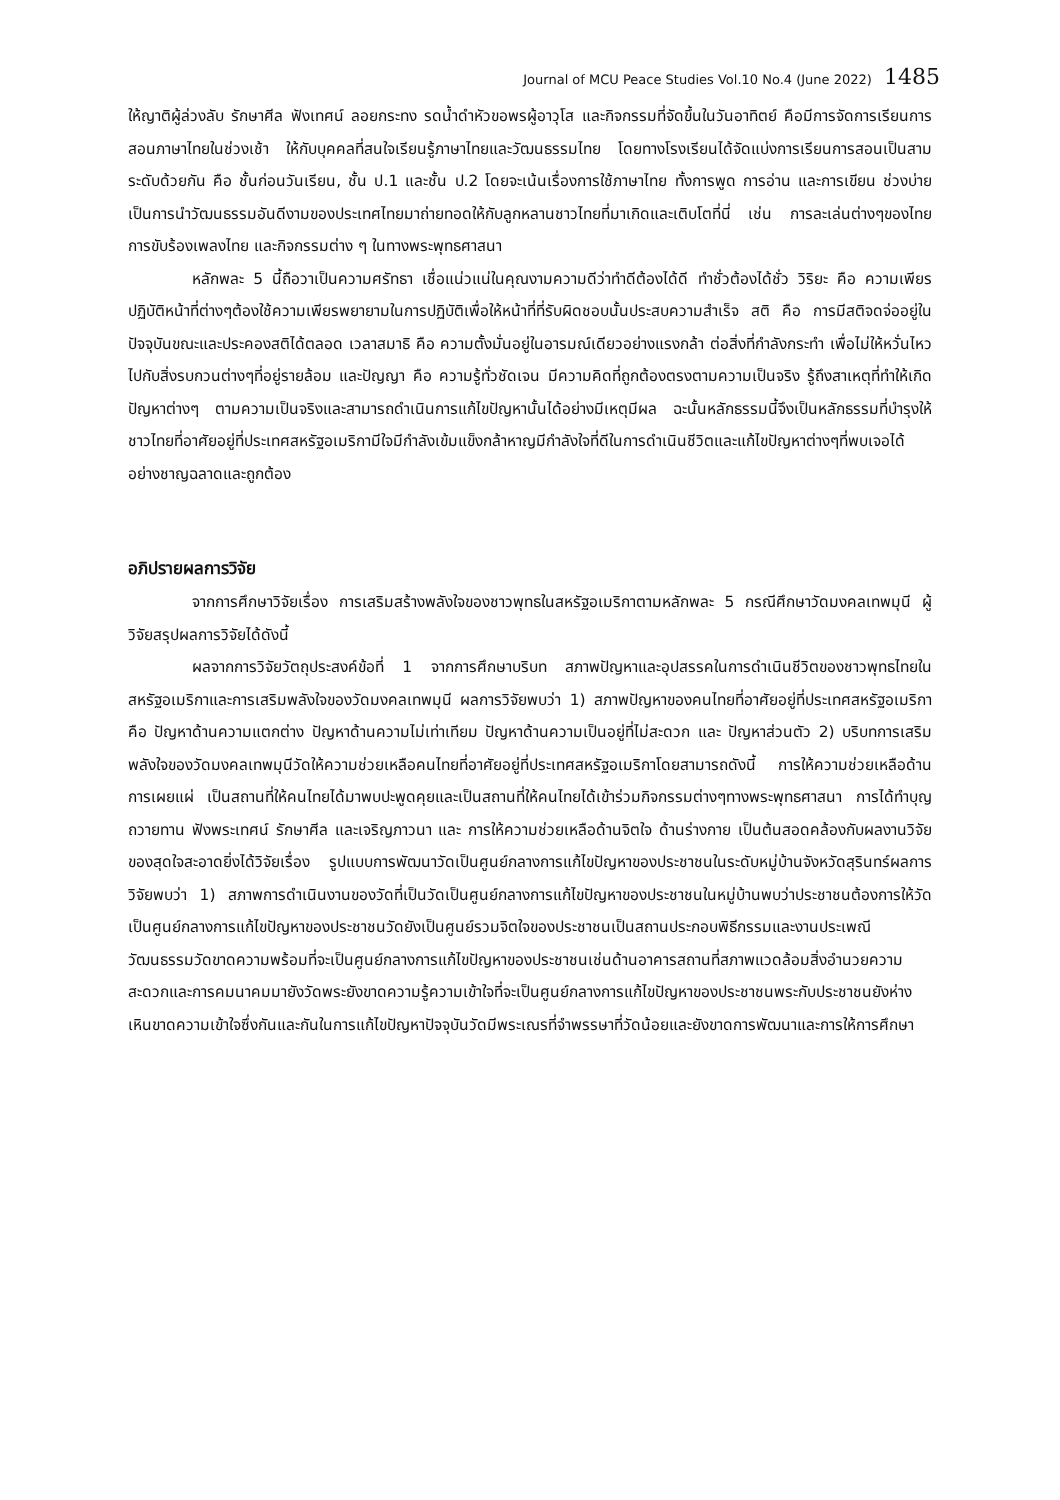Journal of MCU Peace Studies Vol.10 No.4 (June 2022) 1485
ให้ญาติผู้ล่วงลับ รักษาศีล ฟังเทศน์ ลอยกระทง รดน้ำดำหัวขอพรผู้อาวุโส และกิจกรรมที่จัดขึ้นในวันอาทิตย์ คือมีการจัดการเรียนการสอนภาษาไทยในช่วงเช้า ให้กับบุคคลที่สนใจเรียนรู้ภาษาไทยและวัฒนธรรมไทย โดยทางโรงเรียนได้จัดแบ่งการเรียนการสอนเป็นสามระดับด้วยกัน คือ ชั้นก่อนวันเรียน, ชั้น ป.1 และชั้น ป.2 โดยจะเน้นเรื่องการใช้ภาษาไทย ทั้งการพูด การอ่าน และการเขียน ช่วงบ่ายเป็นการนำวัฒนธรรมอันดีงามของประเทศไทยมาถ่ายทอดให้กับลูกหลานชาวไทยที่มาเกิดและเติบโตที่นี่ เช่น การละเล่นต่างๆของไทย การขับร้องเพลงไทย และกิจกรรมต่าง ๆ ในทางพระพุทธศาสนา
หลักพละ 5 นี้ถือวาเป็นความศรัทธา เชื่อแน่วแน่ในคุณงามความดีว่าทำดีต้องได้ดี ทำชั่วต้องได้ชั่ว วิริยะ คือ ความเพียรปฏิบัติหน้าที่ต่างๆต้องใช้ความเพียรพยายามในการปฏิบัติเพื่อให้หน้าที่ที่รับผิดชอบนั้นประสบความสำเร็จ สติ คือ การมีสติจดจ่ออยู่ในปัจจุบันขณะและประคองสติได้ตลอด เวลาสมาธิ คือ ความตั้งมั่นอยู่ในอารมณ์เดียวอย่างแรงกล้า ต่อสิ่งที่กำลังกระทำ เพื่อไม่ให้หวั่นไหวไปกับสิ่งรบกวนต่างๆที่อยู่รายล้อม และปัญญา คือ ความรู้ทั่วชัดเจน มีความคิดที่ถูกต้องตรงตามความเป็นจริง รู้ถึงสาเหตุที่ทำให้เกิดปัญหาต่างๆ ตามความเป็นจริงและสามารถดำเนินการแก้ไขปัญหานั้นได้อย่างมีเหตุมีผล ฉะนั้นหลักธรรมนี้จึงเป็นหลักธรรมที่บำรุงให้ชาวไทยที่อาศัยอยู่ที่ประเทศสหรัฐอเมริกามีใจมีกำลังเข้มแข็งกล้าหาญมีกำลังใจที่ดีในการดำเนินชีวิตและแก้ไขปัญหาต่างๆที่พบเจอได้อย่างชาญฉลาดและถูกต้อง
อภิปรายผลการวิจัย
จากการศึกษาวิจัยเรื่อง การเสริมสร้างพลังใจของชาวพุทธในสหรัฐอเมริกาตามหลักพละ 5 กรณีศึกษาวัดมงคลเทพมุนี ผู้วิจัยสรุปผลการวิจัยได้ดังนี้
ผลจากการวิจัยวัตถุประสงค์ข้อที่ 1 จากการศึกษาบริบท สภาพปัญหาและอุปสรรคในการดำเนินชีวิตของชาวพุทธไทยในสหรัฐอเมริกาและการเสริมพลังใจของวัดมงคลเทพมุนี ผลการวิจัยพบว่า 1) สภาพปัญหาของคนไทยที่อาศัยอยู่ที่ประเทศสหรัฐอเมริกา คือ ปัญหาด้านความแตกต่าง ปัญหาด้านความไม่เท่าเทียม ปัญหาด้านความเป็นอยู่ที่ไม่สะดวก และ ปัญหาส่วนตัว 2) บริบทการเสริมพลังใจของวัดมงคลเทพมุนีวัดให้ความช่วยเหลือคนไทยที่อาศัยอยู่ที่ประเทศสหรัฐอเมริกาโดยสามารถดังนี้ การให้ความช่วยเหลือด้านการเผยแผ่ เป็นสถานที่ให้คนไทยได้มาพบปะพูดคุยและเป็นสถานที่ให้คนไทยได้เข้าร่วมกิจกรรมต่างๆทางพระพุทธศาสนา การได้ทำบุญ ถวายทาน ฟังพระเทศน์ รักษาศีล และเจริญภาวนา และ การให้ความช่วยเหลือด้านจิตใจ ด้านร่างกาย เป็นต้นสอดคล้องกับผลงานวิจัยของสุดใจสะอาดยิ่งได้วิจัยเรื่อง รูปแบบการพัฒนาวัดเป็นศูนย์กลางการแก้ไขปัญหาของประชาชนในระดับหมู่บ้านจังหวัดสุรินทร์ผลการวิจัยพบว่า 1) สภาพการดำเนินงานของวัดที่เป็นวัดเป็นศูนย์กลางการแก้ไขปัญหาของประชาชนในหมู่บ้านพบว่าประชาชนต้องการให้วัดเป็นศูนย์กลางการแก้ไขปัญหาของประชาชนวัดยังเป็นศูนย์รวมจิตใจของประชาชนเป็นสถานประกอบพิธีกรรมและงานประเพณีวัฒนธรรมวัดขาดความพร้อมที่จะเป็นศูนย์กลางการแก้ไขปัญหาของประชาชนเช่นด้านอาคารสถานที่สภาพแวดล้อมสิ่งอำนวยความสะดวกและการคมนาคมมายังวัดพระยังขาดความรู้ความเข้าใจที่จะเป็นศูนย์กลางการแก้ไขปัญหาของประชาชนพระกับประชาชนยังห่างเหินขาดความเข้าใจซึ่งกันและกันในการแก้ไขปัญหาปัจจุบันวัดมีพระเณรที่จำพรรษาที่วัดน้อยและยังขาดการพัฒนาและการให้การศึกษา